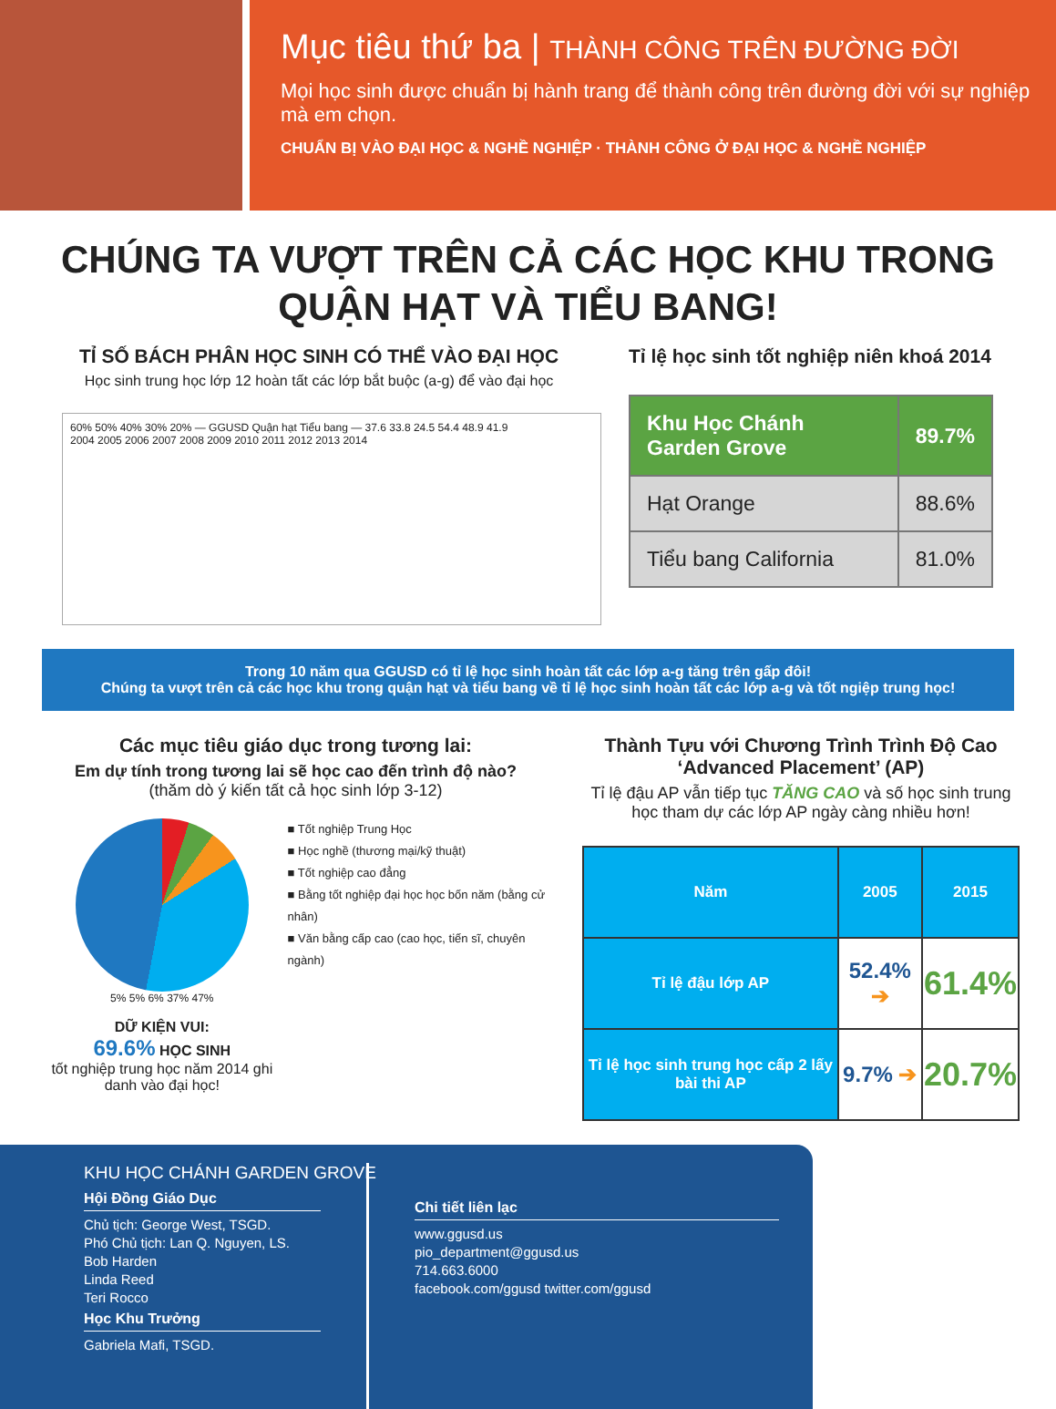Mục tiêu thứ ba | THÀNH CÔNG TRÊN ĐƯỜNG ĐỜI
Mọi học sinh được chuẩn bị hành trang để thành công trên đường đời với sự nghiệp mà em chọn.
CHUẨN BỊ VÀO ĐẠI HỌC & NGHỀ NGHIỆP · THÀNH CÔNG Ở ĐẠI HỌC & NGHỀ NGHIỆP
CHÚNG TA VƯỢT TRÊN CẢ CÁC HỌC KHU TRONG
QUẬN HẠT VÀ TIỂU BANG!
TỈ SỐ BÁCH PHÂN HỌC SINH CÓ THỂ VÀO ĐẠI HỌC
Học sinh trung học lớp 12 hoàn tất các lớp bắt buộc (a-g) để vào đại học
60% 50% 40% 30% 20% — GGUSD Quận hạt Tiểu bang — 37.6 33.8 24.5 54.4 48.9 41.9
2004 2005 2006 2007 2008 2009 2010 2011 2012 2013 2014
Tỉ lệ học sinh tốt nghiệp niên khoá 2014
| Khu Học Chánh Garden Grove | 89.7% |
| Hạt Orange | 88.6% |
| Tiểu bang California | 81.0% |
Trong 10 năm qua GGUSD có tỉ lệ học sinh hoàn tất các lớp a-g tăng trên gấp đôi!
Chúng ta vượt trên cả các học khu trong quận hạt và tiểu bang về tỉ lệ học sinh hoàn tất các lớp a-g và tốt ngiệp trung học!
Các mục tiêu giáo dục trong tương lai:
Em dự tính trong tương lai sẽ học cao đến trình độ nào?
(thăm dò ý kiến tất cả học sinh lớp 3-12)
5% 5% 6% 37% 47%
DỮ KIỆN VUI:
69.6% HỌC SINH
tốt nghiệp trung học năm 2014 ghi danh vào đại học!
■ Tốt nghiệp Trung Học
■ Học nghề (thương mại/kỹ thuật)
■ Tốt nghiệp cao đẳng
■ Bằng tốt nghiệp đại học học bốn năm (bằng cử nhân)
■ Văn bằng cấp cao (cao học, tiến sĩ, chuyên ngành)
Thành Tựu với Chương Trình Trình Độ Cao ‘Advanced Placement’ (AP)
Tỉ lệ đậu AP vẫn tiếp tục TĂNG CAO và số học sinh trung học tham dự các lớp AP ngày càng nhiều hơn!
| Năm | 2005 | 2015 |
| --- | --- | --- |
| Tỉ lệ đậu lớp AP | 52.4% ➔ | 61.4% |
| Tỉ lệ học sinh trung học cấp 2 lấy bài thi AP | 9.7% ➔ | 20.7% |
KHU HỌC CHÁNH GARDEN GROVE
Hội Đồng Giáo Dục
Chủ tịch: George West, TSGD.
Phó Chủ tịch: Lan Q. Nguyen, LS.
Bob Harden
Linda Reed
Teri Rocco
Học Khu Trưởng
Gabriela Mafi, TSGD.
Chi tiết liên lạc
www.ggusd.us
pio_department@ggusd.us
714.663.6000
facebook.com/ggusd twitter.com/ggusd